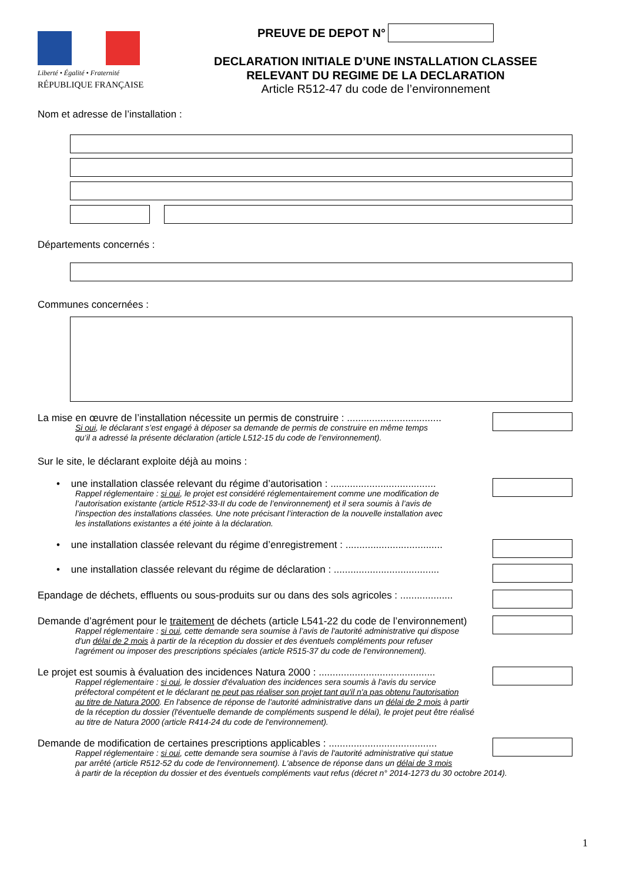Liberté • Égalité • Fraternité
RÉPUBLIQUE FRANÇAISE
PREUVE DE DEPOT N°
DECLARATION INITIALE D’UNE INSTALLATION CLASSEE
RELEVANT DU REGIME DE LA DECLARATION
Article R512-47 du code de l’environnement
Nom et adresse de l’installation :
Départements concernés :
Communes concernées :
La mise en œuvre de l’installation nécessite un permis de construire : ..................................
Si oui, le déclarant s’est engagé à déposer sa demande de permis de construire en même temps
qu’il a adressé la présente déclaration (article L512-15 du code de l’environnement).
Sur le site, le déclarant exploite déjà au moins :
• une installation classée relevant du régime d’autorisation : ......................................
Rappel réglementaire : si oui, le projet est considéré réglementairement comme une modification de
l’autorisation existante (article R512-33-II du code de l’environnement) et il sera soumis à l’avis de
l’inspection des installations classées. Une note précisant l’interaction de la nouvelle installation avec
les installations existantes a été jointe à la déclaration.
• une installation classée relevant du régime d’enregistrement : ...................................
• une installation classée relevant du régime de déclaration : ......................................
Epandage de déchets, effluents ou sous-produits sur ou dans des sols agricoles : ...................
Demande d’agrément pour le traitement de déchets (article L541-22 du code de l’environnement)
Rappel réglementaire : si oui, cette demande sera soumise à l’avis de l'autorité administrative qui dispose
d'un délai de 2 mois à partir de la réception du dossier et des éventuels compléments pour refuser
l'agrément ou imposer des prescriptions spéciales (article R515-37 du code de l'environnement).
Le projet est soumis à évaluation des incidences Natura 2000 : ..........................................
Rappel réglementaire : si oui, le dossier d'évaluation des incidences sera soumis à l'avis du service
préfectoral compétent et le déclarant ne peut pas réaliser son projet tant qu'il n'a pas obtenu l'autorisation
au titre de Natura 2000. En l'absence de réponse de l'autorité administrative dans un délai de 2 mois à partir
de la réception du dossier (l'éventuelle demande de compléments suspend le délai), le projet peut être réalisé
au titre de Natura 2000 (article R414-24 du code de l'environnement).
Demande de modification de certaines prescriptions applicables : .......................................
Rappel réglementaire : si oui, cette demande sera soumise à l’avis de l'autorité administrative qui statue
par arrêté (article R512-52 du code de l'environnement). L'absence de réponse dans un délai de 3 mois
à partir de la réception du dossier et des éventuels compléments vaut refus (décret n° 2014-1273 du 30 octobre 2014).
1